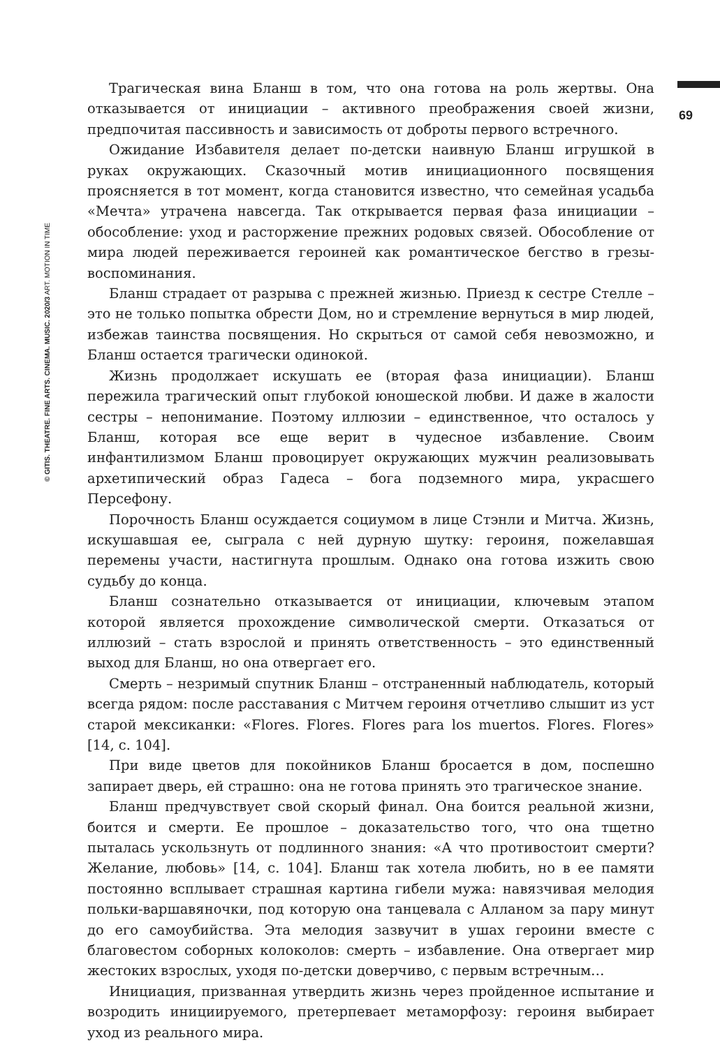© GITIS. THEATRE. FINE ARTS. CINEMA. MUSIC. 2020/3 ART. MOTION IN TIME
69
Трагическая вина Бланш в том, что она готова на роль жертвы. Она отказывается от инициации – активного преображения своей жизни, предпочитая пассивность и зависимость от доброты первого встречного.
Ожидание Избавителя делает по-детски наивную Бланш игрушкой в руках окружающих. Сказочный мотив инициационного посвящения проясняется в тот момент, когда становится известно, что семейная усадьба «Мечта» утрачена навсегда. Так открывается первая фаза инициации – обособление: уход и расторжение прежних родовых связей. Обособление от мира людей переживается героиней как романтическое бегство в грезы-воспоминания.
Бланш страдает от разрыва с прежней жизнью. Приезд к сестре Стелле – это не только попытка обрести Дом, но и стремление вернуться в мир людей, избежав таинства посвящения. Но скрыться от самой себя невозможно, и Бланш остается трагически одинокой.
Жизнь продолжает искушать ее (вторая фаза инициации). Бланш пережила трагический опыт глубокой юношеской любви. И даже в жалости сестры – непонимание. Поэтому иллюзии – единственное, что осталось у Бланш, которая все еще верит в чудесное избавление. Своим инфантилизмом Бланш провоцирует окружающих мужчин реализовывать архетипический образ Гадеса – бога подземного мира, украсшего Персефону.
Порочность Бланш осуждается социумом в лице Стэнли и Митча. Жизнь, искушавшая ее, сыграла с ней дурную шутку: героиня, пожелавшая перемены участи, настигнута прошлым. Однако она готова изжить свою судьбу до конца.
Бланш сознательно отказывается от инициации, ключевым этапом которой является прохождение символической смерти. Отказаться от иллюзий – стать взрослой и принять ответственность – это единственный выход для Бланш, но она отвергает его.
Смерть – незримый спутник Бланш – отстраненный наблюдатель, который всегда рядом: после расставания с Митчем героиня отчетливо слышит из уст старой мексиканки: «Flores. Flores. Flores para los muertos. Flores. Flores» [14, c. 104].
При виде цветов для покойников Бланш бросается в дом, поспешно запирает дверь, ей страшно: она не готова принять это трагическое знание.
Бланш предчувствует свой скорый финал. Она боится реальной жизни, боится и смерти. Ее прошлое – доказательство того, что она тщетно пыталась ускользнуть от подлинного знания: «А что противостоит смерти? Желание, любовь» [14, c. 104]. Бланш так хотела любить, но в ее памяти постоянно всплывает страшная картина гибели мужа: навязчивая мелодия польки-варшавяночки, под которую она танцевала с Алланом за пару минут до его самоубийства. Эта мелодия зазвучит в ушах героини вместе с благовестом соборных колоколов: смерть – избавление. Она отвергает мир жестоких взрослых, уходя по-детски доверчиво, с первым встречным…
Инициация, призванная утвердить жизнь через пройденное испытание и возродить инициируемого, претерпевает метаморфозу: героиня выбирает уход из реального мира.